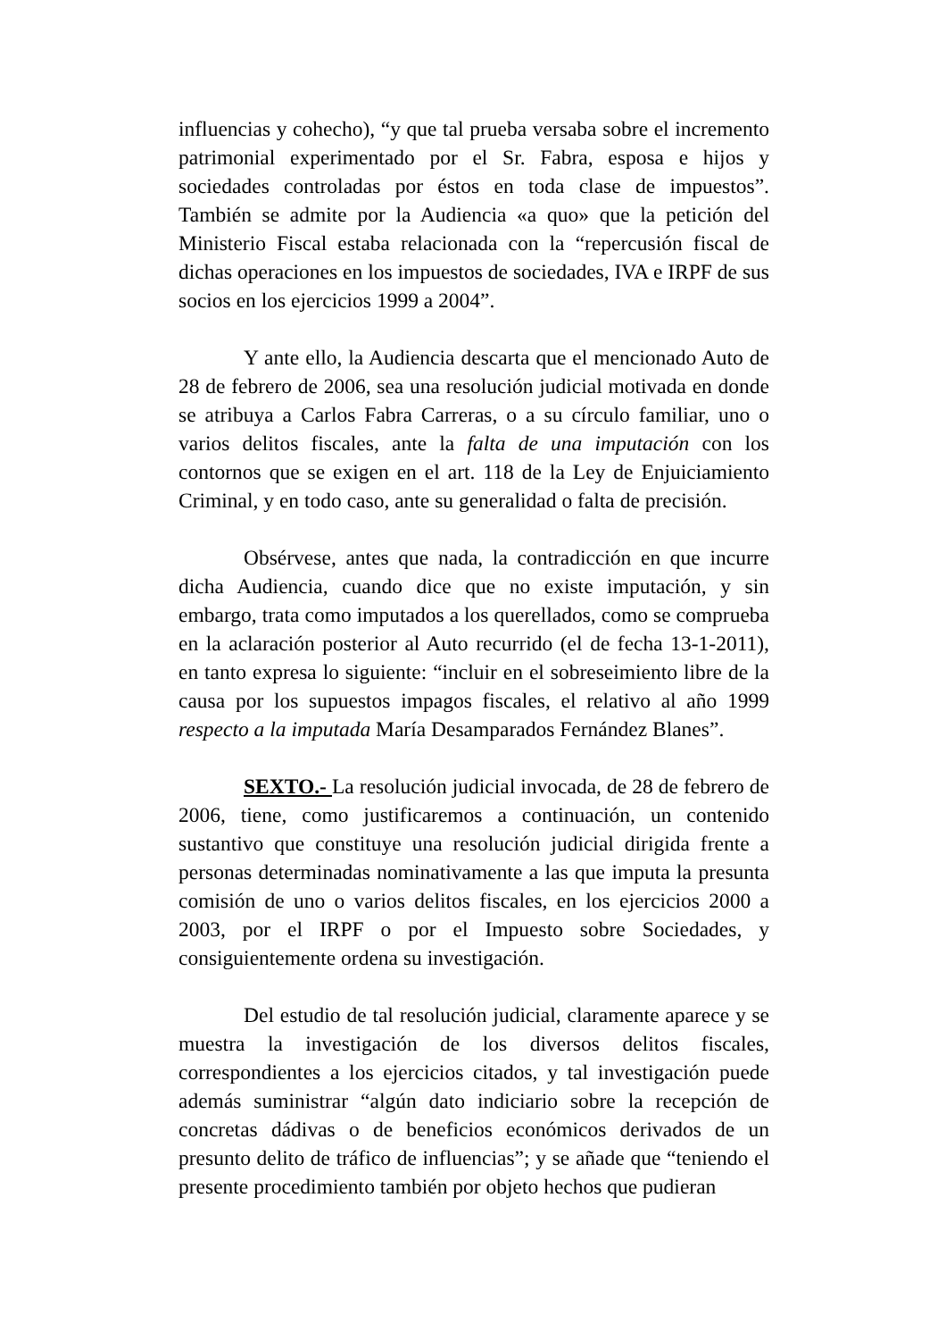influencias y cohecho), “y que tal prueba versaba sobre el incremento patrimonial experimentado por el Sr. Fabra, esposa e hijos y sociedades controladas por éstos en toda clase de impuestos”. También se admite por la Audiencia «a quo» que la petición del Ministerio Fiscal estaba relacionada con la “repercusión fiscal de dichas operaciones en los impuestos de sociedades, IVA e IRPF de sus socios en los ejercicios 1999 a 2004”.
Y ante ello, la Audiencia descarta que el mencionado Auto de 28 de febrero de 2006, sea una resolución judicial motivada en donde se atribuya a Carlos Fabra Carreras, o a su círculo familiar, uno o varios delitos fiscales, ante la falta de una imputación con los contornos que se exigen en el art. 118 de la Ley de Enjuiciamiento Criminal, y en todo caso, ante su generalidad o falta de precisión.
Obsérvese, antes que nada, la contradicción en que incurre dicha Audiencia, cuando dice que no existe imputación, y sin embargo, trata como imputados a los querellados, como se comprueba en la aclaración posterior al Auto recurrido (el de fecha 13-1-2011), en tanto expresa lo siguiente: “incluir en el sobreseimiento libre de la causa por los supuestos impagos fiscales, el relativo al año 1999 respecto a la imputada María Desamparados Fernández Blanes”.
SEXTO.- La resolución judicial invocada, de 28 de febrero de 2006, tiene, como justificaremos a continuación, un contenido sustantivo que constituye una resolución judicial dirigida frente a personas determinadas nominativamente a las que imputa la presunta comisión de uno o varios delitos fiscales, en los ejercicios 2000 a 2003, por el IRPF o por el Impuesto sobre Sociedades, y consiguientemente ordena su investigación.
Del estudio de tal resolución judicial, claramente aparece y se muestra la investigación de los diversos delitos fiscales, correspondientes a los ejercicios citados, y tal investigación puede además suministrar “algún dato indiciario sobre la recepción de concretas dádivas o de beneficios económicos derivados de un presunto delito de tráfico de influencias”; y se añade que “teniendo el presente procedimiento también por objeto hechos que pudieran